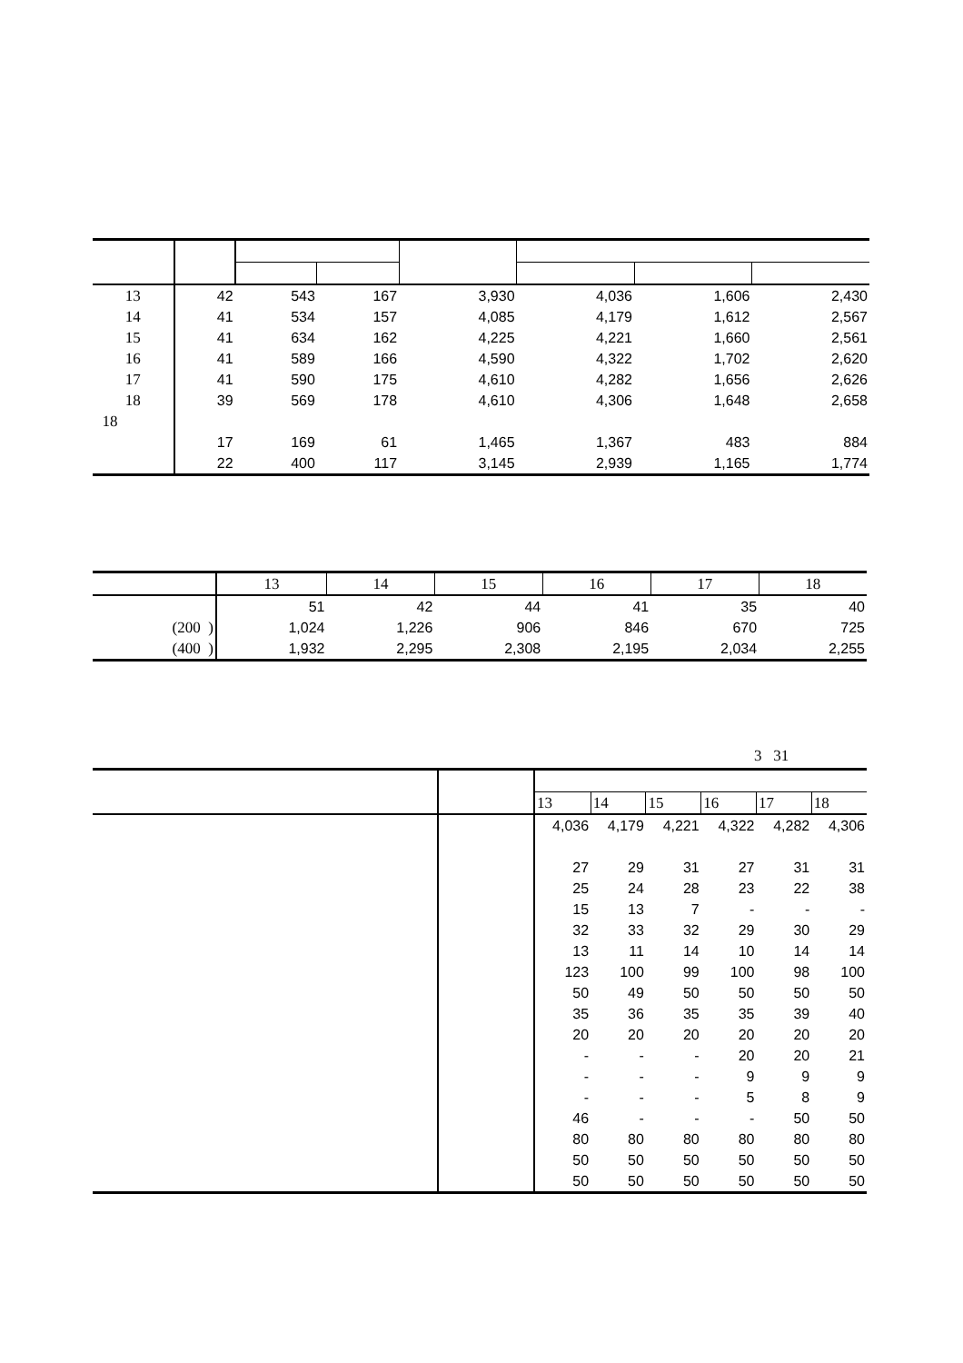| 13 | 42 | 543 | 167 | 3,930 | 4,036 | 1,606 | 2,430 |
| 14 | 41 | 534 | 157 | 4,085 | 4,179 | 1,612 | 2,567 |
| 15 | 41 | 634 | 162 | 4,225 | 4,221 | 1,660 | 2,561 |
| 16 | 41 | 589 | 166 | 4,590 | 4,322 | 1,702 | 2,620 |
| 17 | 41 | 590 | 175 | 4,610 | 4,282 | 1,656 | 2,626 |
| 18 | 39 | 569 | 178 | 4,610 | 4,306 | 1,648 | 2,658 |
| 18 | | | | | | | |
| | 17 | 169 | 61 | 1,465 | 1,367 | 483 | 884 |
| | 22 | 400 | 117 | 3,145 | 2,939 | 1,165 | 1,774 |
| | 13 | 14 | 15 | 16 | 17 | 18 |
| --- | --- | --- | --- | --- | --- | --- |
| | 51 | 42 | 44 | 41 | 35 | 40 |
| (200 ) | 1,024 | 1,226 | 906 | 846 | 670 | 725 |
| (400 ) | 1,932 | 2,295 | 2,308 | 2,195 | 2,034 | 2,255 |
3 31
| | | 13 | 14 | 15 | 16 | 17 | 18 |
| --- | --- | --- | --- | --- | --- | --- | --- |
| | | 4,036 | 4,179 | 4,221 | 4,322 | 4,282 | 4,306 |
| | | 27 | 29 | 31 | 27 | 31 | 31 |
| | | 25 | 24 | 28 | 23 | 22 | 38 |
| | | 15 | 13 | 7 | - | - | - |
| | | 32 | 33 | 32 | 29 | 30 | 29 |
| | | 13 | 11 | 14 | 10 | 14 | 14 |
| | | 123 | 100 | 99 | 100 | 98 | 100 |
| | | 50 | 49 | 50 | 50 | 50 | 50 |
| | | 35 | 36 | 35 | 35 | 39 | 40 |
| | | 20 | 20 | 20 | 20 | 20 | 20 |
| | | - | - | - | 20 | 20 | 21 |
| | | - | - | - | 9 | 9 | 9 |
| | | - | - | - | 5 | 8 | 9 |
| | | 46 | - | - | - | 50 | 50 |
| | | 80 | 80 | 80 | 80 | 80 | 80 |
| | | 50 | 50 | 50 | 50 | 50 | 50 |
| | | 50 | 50 | 50 | 50 | 50 | 50 |